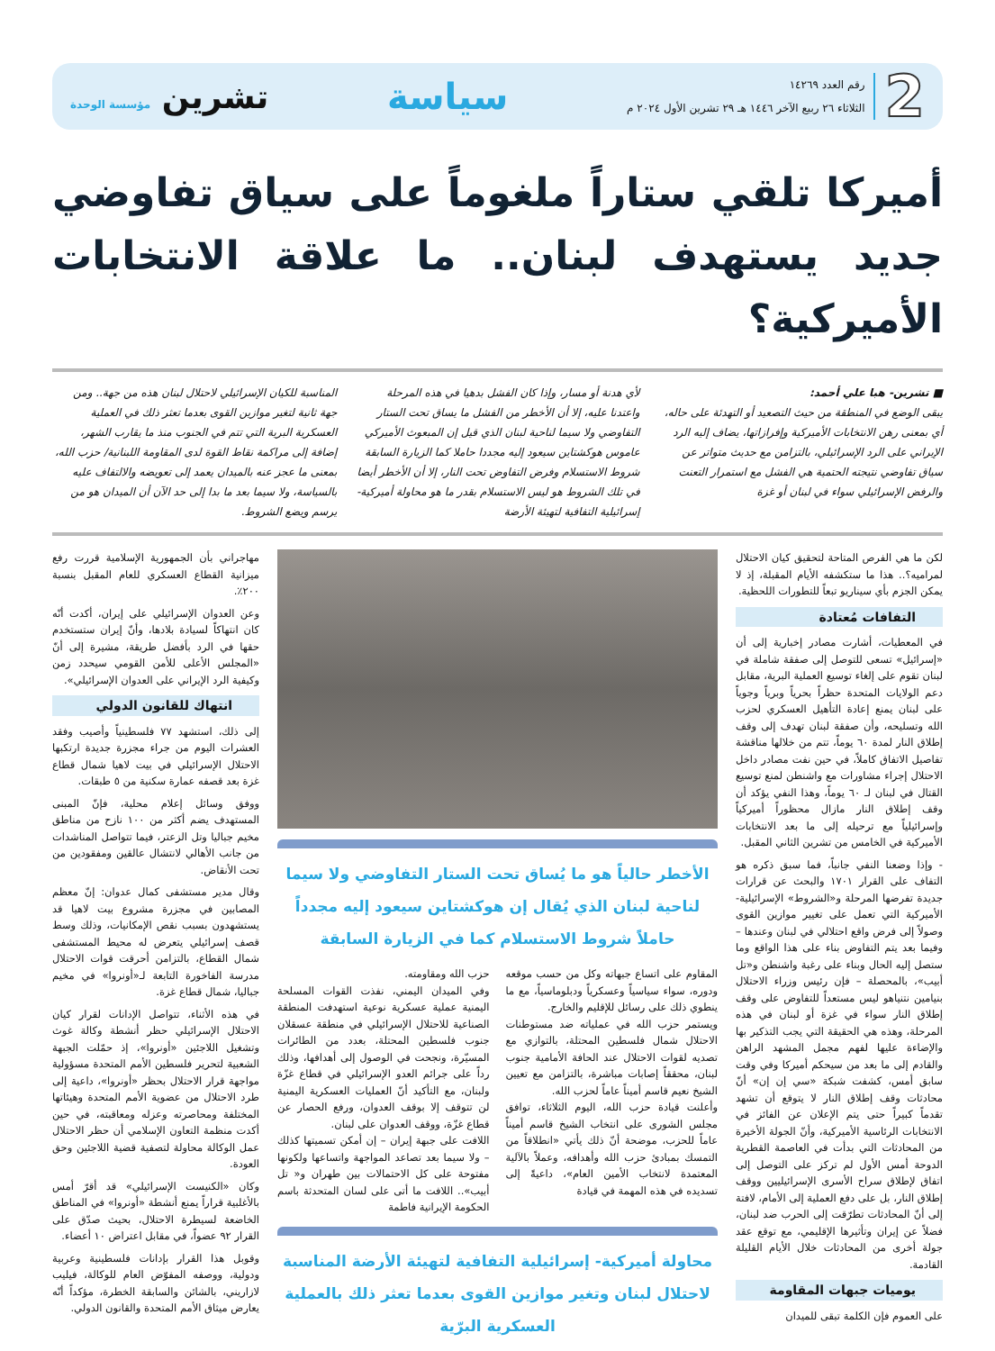2
رقم العدد ١٤٢٦٩
الثلاثاء ٢٦ ربيع الآخر ١٤٤٦ هـ ٢٩ تشرين الأول ٢٠٢٤ م
سياسة تشرين مؤسسة الوحدة
أميركا تلقي ستاراً ملغوماً على سياق تفاوضي جديد يستهدف لبنان.. ما علاقة الانتخابات الأميركية؟
■ تشرين- هبا علي أحمد:
يبقى الوضع في المنطقة من حيث التصعيد أو التهدئة على حاله، أي بمعنى رهن الانتخابات الأميركية وإفرازاتها، يضاف إليه الرد الإيراني على الرد الإسرائيلي، بالتزامن مع حديث متواتر عن سياق تفاوضي نتيجته الحتمية هي الفشل مع استمرار التعنت والرفض الإسرائيلي سواء في لبنان أو غزة
لأي هدنة أو مسار، وإذا كان الفشل بدهيا في هذه المرحلة واعتدنا عليه، إلا أن الأخطر من الفشل ما يساق تحت الستار التفاوضي ولا سيما لناحية لبنان الذي قيل إن المبعوث الأميركي عاموس هوكشتاين سيعود إليه مجددا حاملا كما الزيارة السابقة شروط الاستسلام وفرض التفاوض تحت النار، إلا أن الأخطر أيضا في تلك الشروط هو ليس الاستسلام بقدر ما هو محاولة أميركية- إسرائيلية التفافية لتهيئة الأرضة
المناسبة للكيان الإسرائيلي لاحتلال لبنان هذه من جهة.. ومن جهة ثانية لتغير موازين القوى بعدما تعثر ذلك في العملية العسكرية البرية التي تتم في الجنوب منذ ما يقارب الشهر، إضافة إلى مراكمة نقاط القوة لدى المقاومة اللبنانية/ حزب الله، بمعنى ما عجز عنه بالميدان يعمد إلى تعويضه والالتفاف عليه بالسياسة، ولا سيما بعد ما بدا إلى حد الآن أن الميدان هو من يرسم ويضع الشروط.
لكن ما هي الفرص المتاحة لتحقيق كيان الاحتلال لمراميه؟.. هذا ما ستكشفه الأيام المقبلة، إذ لا يمكن الجزم بأي سيناريو تبعاً للتطورات اللحظية.
التفافات مُعتادة
في المعطيات، أشارت مصادر إخبارية إلى أن «إسرائيل» تسعى للتوصل إلى صفقة شاملة في لبنان تقوم على إلغاء توسيع العملية البرية، مقابل دعم الولايات المتحدة حظراً بحرياً وبرياً وجوياً على لبنان يمنع إعادة التأهيل العسكري لحزب الله وتسليحه، وأن صفقة لبنان تهدف إلى وقف إطلاق النار لمدة ٦٠ يوماً، تتم من خلالها مناقشة تفاصيل الاتفاق كاملاً، في حين نفت مصادر داخل الاحتلال إجراء مشاورات مع واشنطن لمنع توسيع القتال في لبنان لـ ٦٠ يوماً، وهذا النفي يؤكد أن وقف إطلاق النار مازال محظوراً أميركياً وإسرائيلياً مع ترحيله إلى ما بعد الانتخابات الأميركية في الخامس من تشرين الثاني المقبل.
- وإذا وضعنا النفي جانباً، فما سبق ذكره هو التفاف على القرار ١٧٠١ والبحث عن قرارات جديدة تفرضها المرحلة و«الشروط» الإسرائيلية- الأميركية التي تعمل على تغيير موازين القوى وصولاً إلى فرض واقع احتلالي في لبنان وعندها – وفيما بعد يتم التفاوض بناء على هذا الواقع وما ستصل إليه الحال وبناء على رغبة واشنطن و«تل أبيب»، بالمحصلة – فإن رئيس وزراء الاحتلال بنيامين نتنياهو ليس مستعداً للتفاوض على وقف إطلاق النار سواء في غزة أو لبنان في هذه المرحلة، وهذه هي الحقيقة التي يجب التذكير بها والإضاءة عليها لفهم مجمل المشهد الراهن والقادم إلى ما بعد من سيحكم أميركا وفي وقت سابق أمس، كشفت شبكة «سي إن إن» أنّ محادثات وقف إطلاق النار لا يتوقع أن تشهد تقدماً كبيراً حتى يتم الإعلان عن الفائز في الانتخابات الرئاسية الأميركية، وأنّ الجولة الأخيرة من المحادثات التي بدأت في العاصمة القطرية الدوحة أمس الأول لم تركز على التوصل إلى اتفاق لإطلاق سراح الأسرى الإسرائيليين ووقف إطلاق النار، بل على دفع العملية إلى الأمام، لافتة إلى أنّ المحادثات تطرّقت إلى الحرب ضد لبنان، فضلاً عن إيران وتأثيرها الإقليمي، مع توقع عقد جولة أخرى من المحادثات خلال الأيام القليلة القادمة.
يوميات جبهات المقاومة
على العموم فإن الكلمة تبقى للميدان
الأخطر حالياً هو ما يُساق تحت الستار التفاوضي ولا سيما لناحية لبنان الذي يُقال إن هوكشتاين سيعود إليه مجدداً حاملاً شروط الاستسلام كما في الزيارة السابقة
المقاوم على اتساع جبهاته وكل من حسب موقعه ودوره، سواء سياسياً وعسكرياً ودبلوماسياً، مع ما ينطوي ذلك على رسائل للإقليم والخارج.
ويستمر حزب الله في عملياته ضد مستوطنات الاحتلال شمال فلسطين المحتلة، بالتوازي مع تصديه لقوات الاحتلال عند الحافة الأمامية جنوب لبنان، محققاً إصابات مباشرة، بالتزامن مع تعيين الشيخ نعيم قاسم أميناً عاماً لحزب الله.
وأعلنت قيادة حزب الله، اليوم الثلاثاء، توافق مجلس الشورى على انتخاب الشيخ قاسم أميناً عاماً للحزب، موضحة أنّ ذلك يأتي «انطلاقاً من التمسك بمبادئ حزب الله وأهدافه، وعملاً بالآلية المعتمدة لانتخاب الأمين العام»، داعيةً إلى تسديده في هذه المهمة في قيادة
حزب الله ومقاومته.
وفي الميدان اليمني، نفذت القوات المسلحة اليمنية عملية عسكرية نوعية استهدفت المنطقة الصناعية للاحتلال الإسرائيلي في منطقة عسقلان جنوب فلسطين المحتلة، بعدد من الطائرات المسيّرة، ونجحت في الوصول إلى أهدافها، وذلك رداً على جرائم العدو الإسرائيلي في قطاع غزّة ولبنان، مع التأكيد أنّ العمليات العسكرية اليمنية لن تتوقف إلا بوقف العدوان، ورفع الحصار عن قطاع غزّة، ووقف العدوان على لبنان.
اللافت على جبهة إيران – إن أمكن تسميتها كذلك – ولا سيما بعد تصاعد المواجهة واتساعها ولكونها مفتوحة على كل الاحتمالات بين طهران و« تل أبيب».. اللافت ما أتى على لسان المتحدثة باسم الحكومة الإيرانية فاطمة
محاولة أميركية- إسرائيلية التفافية لتهيئة الأرضة المناسبة لاحتلال لبنان وتغير موازين القوى بعدما تعثر ذلك بالعملية العسكرية البرّية
مهاجراني بأن الجمهورية الإسلامية قررت رفع ميزانية القطاع العسكري للعام المقبل بنسبة ٢٠٠٪.
وعن العدوان الإسرائيلي على إيران، أكدت أنّه كان انتهاكاً لسيادة بلادها، وأنّ إيران ستستخدم حقها في الرد بأفضل طريقة، مشيرة إلى أنّ «المجلس الأعلى للأمن القومي سيحدد زمن وكيفية الرد الإيراني على العدوان الإسرائيلي».
انتهاك للقانون الدولي
إلى ذلك، استشهد ٧٧ فلسطينياً وأصيب وفقد العشرات اليوم من جراء مجزرة جديدة ارتكبها الاحتلال الإسرائيلي في بيت لاهيا شمال قطاع غزة بعد قصفه عمارة سكنية من ٥ طبقات.
ووفق وسائل إعلام محلية، فإنّ المبنى المستهدف يضم أكثر من ١٠٠ نازح من مناطق مخيم جباليا وتل الزعتر، فيما تتواصل المناشدات من جانب الأهالي لانتشال عالقين ومفقودين من تحت الأنقاض.
وقال مدير مستشفى كمال عدوان: إنّ معظم المصابين في مجزرة مشروع بيت لاهيا قد يستشهدون بسبب نقص الإمكانيات، وذلك وسط قصف إسرائيلي يتعرض له محيط المستشفى شمال القطاع، بالتزامن أحرقت قوات الاحتلال مدرسة الفاخورة التابعة لـ«أونروا» في مخيم جباليا، شمال قطاع غزة.
في هذه الأثناء، تتواصل الإدانات لقرار كيان الاحتلال الإسرائيلي حظر أنشطة وكالة غوث وتشغيل اللاجئين «أونروا»، إذ حمّلت الجبهة الشعبية لتحرير فلسطين الأمم المتحدة مسؤولية مواجهة قرار الاحتلال بحظر «أونروا»، داعية إلى طرد الاحتلال من عضوية الأمم المتحدة وهيئاتها المختلفة ومحاصرته وعزله ومعاقبته، في حين أكدت منظمة التعاون الإسلامي أن حظر الاحتلال عمل الوكالة محاولة لتصفية قضية اللاجئين وحق العودة.
وكان «الكنيست الإسرائيلي» قد أقرّ أمس بالأغلبية قراراً يمنع أنشطة «أونروا» في المناطق الخاضعة لسيطرة الاحتلال، بحيث صدّق على القرار ٩٢ عضواً، في مقابل اعتراض ١٠ أعضاء.
وقوبل هذا القرار بإدانات فلسطينية وعربية ودولية، ووصفه المفوّض العام للوكالة، فيليب لازاريني، بالشائن والسابقة الخطرة، مؤكداً أنّه يعارض ميثاق الأمم المتحدة والقانون الدولي.